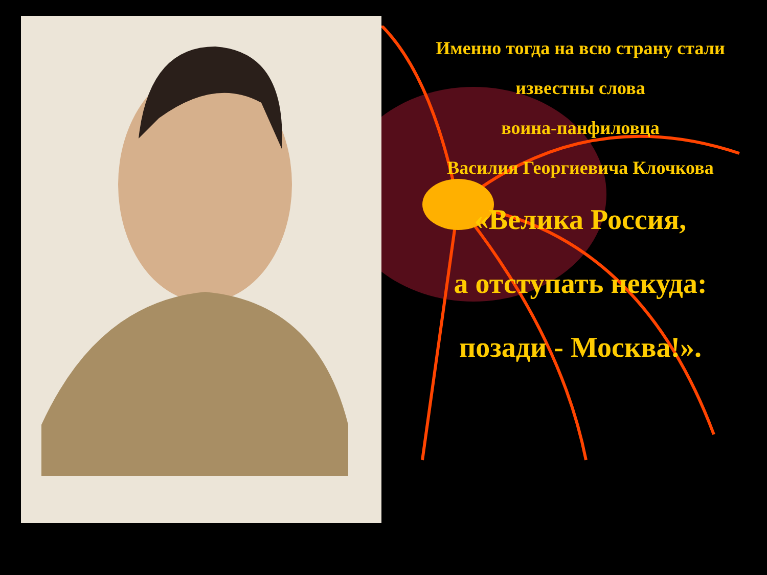Именно тогда на всю страну стали
известны слова
воина-панфиловца
Василия Георгиевича Клочкова
«Велика Россия,
а отступать некуда:
позади - Москва!».